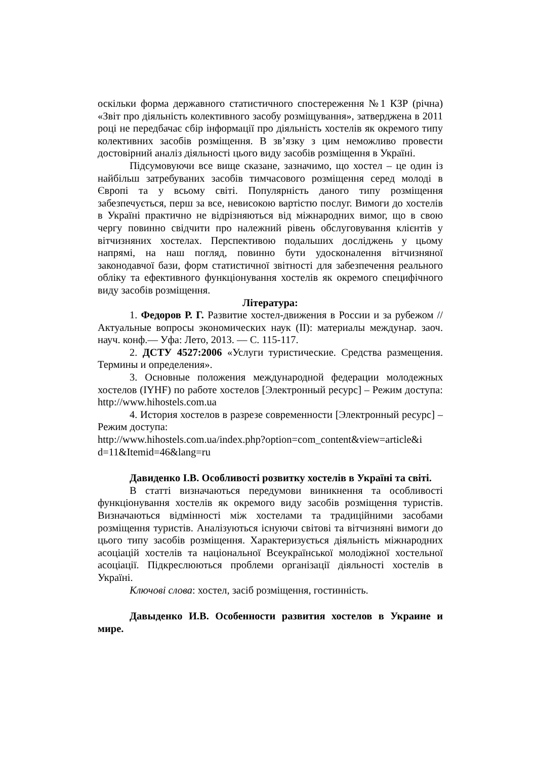оскільки форма державного статистичного спостереження №1 КЗР (річна) «Звіт про діяльність колективного засобу розміщування», затверджена в 2011 році не передбачає сбір інформації про діяльність хостелів як окремого типу колективних засобів розміщення. В зв’язку з цим неможливо провести достовірний аналіз діяльності цього виду засобів розміщення в Україні.
Підсумовуючи все вище сказане, зазначимо, що хостел – це один із найбільш затребуваних засобів тимчасового розміщення серед молоді в Європі та у всьому світі. Популярність даного типу розміщення забезпечується, перш за все, невисокою вартістю послуг. Вимоги до хостелів в Україні практично не відрізняються від міжнародних вимог, що в свою чергу повинно свідчити про належний рівень обслуговування клієнтів у вітчизняних хостелах. Перспективою подальших досліджень у цьому напрямі, на наш погляд, повинно бути удосконалення вітчизняної законодавчої бази, форм статистичної звітності для забезпечення реального обліку та ефективного функціонування хостелів як окремого специфічного виду засобів розміщення.
Література:
1. Федоров Р. Г. Развитие хостел-движения в России и за рубежом // Актуальные вопросы экономических наук (II): материалы междунар. заоч. науч. конф.— Уфа: Лето, 2013. — С. 115-117.
2. ДСТУ 4527:2006 «Услуги туристические. Средства размещения. Термины и определения».
3. Основные положения международной федерации молодежных хостелов (IYHF) по работе хостелов [Электронный ресурс] – Режим доступа: http://www.hihostels.com.ua
4. История хостелов в разрезе современности [Электронный ресурс] – Режим доступа:
http://www.hihostels.com.ua/index.php?option=com_content&view=article&i d=11&Itemid=46&lang=ru
Давиденко І.В. Особливості розвитку хостелів в Україні та світі.
В статті визначаються передумови виникнення та особливості функціонування хостелів як окремого виду засобів розміщення туристів. Визначаються відмінності між хостелами та традиційними засобами розміщення туристів. Аналізуються існуючи світові та вітчизняні вимоги до цього типу засобів розміщення. Характеризується діяльність міжнародних асоціацій хостелів та національної Всеукраїнської молодіжної хостельної асоціації. Підкреслюються проблеми організації діяльності хостелів в Україні.
Ключові слова: хостел, засіб розміщення, гостинність.
Давыденко И.В. Особенности развития хостелов в Украине и мире.